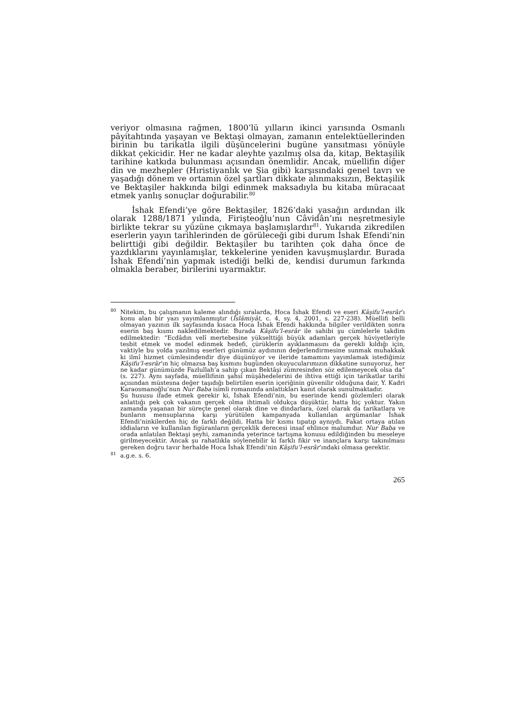veriyor olmasına rağmen, 1800’lü yılların ikinci yarısında Osmanlı pâyitahtında yaşayan ve Bektaşi olmayan, zamanın entelektüellerinden birinin bu tarikatla ilgili düşüncelerini bugüne yansıtması yönüyle dikkat çekicidir. Her ne kadar aleyhte yazılmış olsa da, kitap, Bektaşilik tarihine katkıda bulunması açısından önemlidir. Ancak, müellifin diğer din ve mezhepler (Hıristiyanlık ve Şia gibi) karşısındaki genel tavrı ve yaşadığı dönem ve ortamın özel şartları dikkate alınmaksızın, Bektaşilik ve Bektaşiler hakkında bilgi edinmek maksadıyla bu kitaba müracaat etmek yanlış sonuçlar doğurabilir.<sup>80</sup>
İshak Efendi’ye göre Bektaşiler, 1826’daki yasağın ardından ilk olarak 1288/1871 yılında, Firişteoğlu’nun Câvidân’ını neşretmesiyle birlikte tekrar su yüzüne çıkmaya başlamışlardır<sup>81</sup>. Yukarıda zikredilen eserlerin yayın tarihlerinden de görüleceği gibi durum İshak Efendi’nin belirttiği gibi değildir. Bektaşiler bu tarihten çok daha önce de yazdıklarını yayınlamışlar, tekkelerine yeniden kavuşmuşlardır. Burada İshak Efendi’nin yapmak istediği belki de, kendisi durumun farkında olmakla beraber, birilerini uyarmaktır.
<sup>80</sup>
Nitekim, bu çalışmanın kaleme alındığı sıralarda, Hoca İshak Efendi ve eseri Kâşifu’l-esrâr’ı konu alan bir yazı yayımlanmıştır (İslâmiyât, c. 4, sy. 4, 2001, s. 227-238). Müellifi belli olmayan yazının ilk sayfasında kısaca Hoca İshak Efendi hakkında bilgiler verildikten sonra eserin baş kısmı nakledilmektedir. Burada Kâşifu’l-esrâr ile sahibi şu cümlelerle takdim edilmektedir: “Ecdâdın velî mertebesine yükselttiği büyük adamları gerçek hüviyetleriyle tesbit etmek ve model edinmek hedefi, çürüklerin ayıklanmasını da gerekli kıldığı için, vaktiyle bu yolda yazılmış eserleri günümüz aydınının değerlendirmesine sunmak muhakkak ki ilmî hizmet cümlesindendir diye düşünüyor ve ileride tamamını yayımlamak istediğimiz Kâşifu’l-esrâr’ın hiç olmazsa baş kısmını bugünden okuyucularımızın dikkatine sunuyoruz, her ne kadar günümüzde Fazlullah’a sahip çıkan Bektâşi zümresinden söz edilemeyecek olsa da” (s. 227). Aynı sayfada, müellifinin şahsî müşâhedelerini de ihtiva ettiği için tarikatlar tarihi açısından müstesna değer taşıdığı belirtilen eserin içeriğinin güvenilir olduğuna dair, Y. Kadri Karaosmanoğlu’nun Nur Baba isimli romanında anlattıkları kanıt olarak sunulmaktadır.
Şu hususu ifade etmek gerekir ki, İshak Efendi’nin, bu eserinde kendi gözlemleri olarak anlattığı pek çok vakanın gerçek olma ihtimali oldukça düşüktür, hatta hiç yoktur. Yakın zamanda yaşanan bir süreçte genel olarak dine ve dindarlara, özel olarak da tarikatlara ve bunların mensuplarına karşı yürütülen kampanyada kullanılan argümanlar İshak Efendi’ninkilerden hiç de farklı değildi. Hatta bir kısmı tıpatıp aynıydı. Fakat ortaya atılan iddiaların ve kullanılan figüranların gerçeklik derecesi insaf ehlince malumdur. Nur Baba ve orada anlatılan Bektaşi şeyhi, zamanında yeterince tartışma konusu edildiğinden bu meseleye girilmeyecektir. Ancak şu rahatlıkla söylenebilir ki farklı fikir ve inançlara karşı takınılması gereken doğru tavır herhalde Hoca İshak Efendi’nin Kâşifu’l-esrâr’ındaki olmasa gerektir.
<sup>81</sup>
a.g.e. s. 6.
265